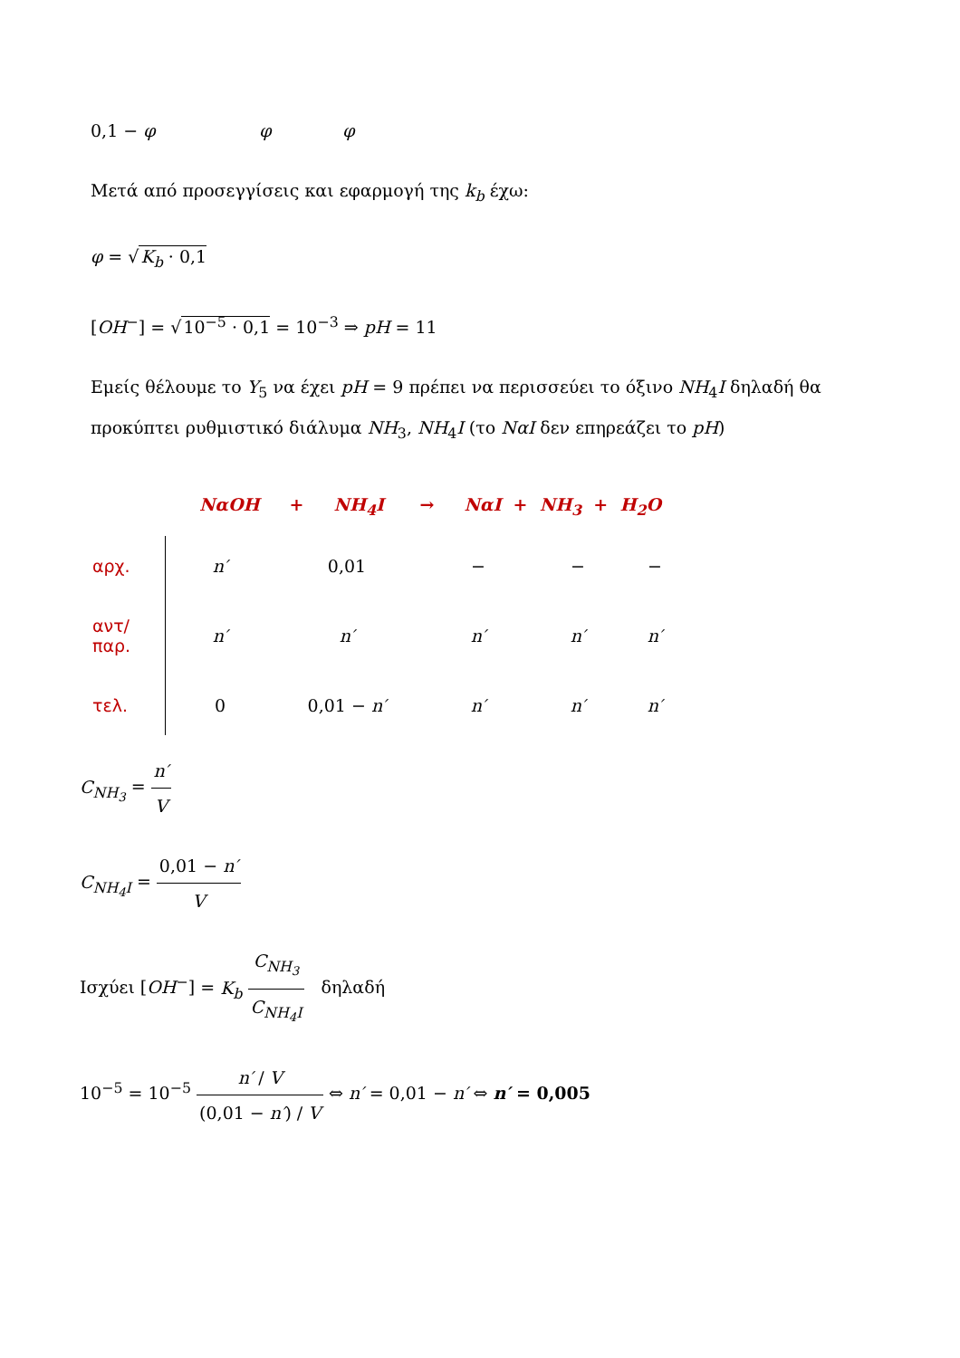0,1 − φ φ φ
Μετά από προσεγγίσεις και εφαρμογή της k<sub>b</sub> έχω:
φ = √K<sub>b</sub> · 0,1
[OH<sup>−</sup>] = √10<sup>−5</sup> · 0,1 = 10<sup>−3</sup> ⇒ pH = 11
Εμείς θέλουμε το Υ<sub>5</sub> να έχει pH = 9 πρέπει να περισσεύει το όξινο NH<sub>4</sub>I δηλαδή θα προκύπτει ρυθμιστικό διάλυμα NH<sub>3</sub>, NH<sub>4</sub>I (το NαI δεν επηρεάζει το pH)
NαOH + NH<sub>4</sub>I → NαI + NH<sub>3</sub> + H<sub>2</sub>O
| αρχ. | n′ | 0,01 | − | − | − |
| αντ/παρ. | n′ | n′ | n′ | n′ | n′ |
| τελ. | 0 | 0,01 − n′ | n′ | n′ | n′ |
C<sub>NH<sub>3</sub></sub> = n′ V
C<sub>NH<sub>4</sub>I</sub> = 0,01 − n′ V
Ισχύει [OH<sup>−</sup>] = K<sub>b</sub> C<sub>NH<sub>3</sub></sub> C<sub>NH<sub>4</sub>I</sub> δηλαδή
10<sup>−5</sup> = 10<sup>−5</sup> n′ / V (0,01 − n′) / V ⇔ n′ = 0,01 − n′ ⇔ n′ = 0,005